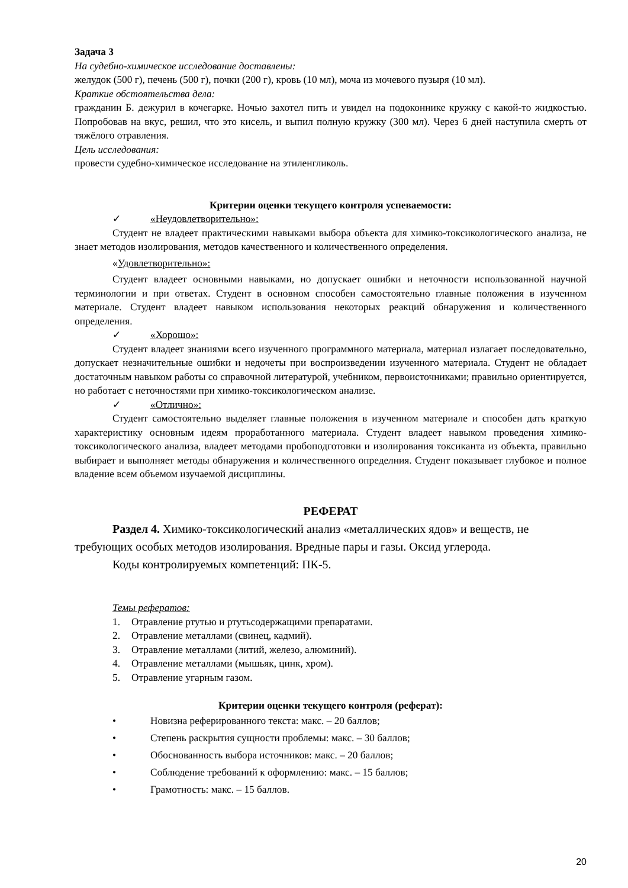Задача 3
На судебно-химическое исследование доставлены:
желудок (500 г), печень (500 г), почки (200 г), кровь (10 мл), моча из мочевого пузыря (10 мл).
Краткие обстоятельства дела:
гражданин Б. дежурил в кочегарке. Ночью захотел пить и увидел на подоконнике кружку с какой-то жидкостью. Попробовав на вкус, решил, что это кисель, и выпил полную кружку (300 мл). Через 6 дней наступила смерть от тяжёлого отравления.
Цель исследования:
провести судебно-химическое исследование на этиленгликоль.
Критерии оценки текущего контроля успеваемости:
✓ «Неудовлетворительно»:
Студент не владеет практическими навыками выбора объекта для химико-токсикологического анализа, не знает методов изолирования, методов качественного и количественного определения.
«Удовлетворительно»:
Студент владеет основными навыками, но допускает ошибки и неточности использованной научной терминологии и при ответах. Студент в основном способен самостоятельно главные положения в изученном материале. Студент владеет навыком использования некоторых реакций обнаружения и количественного определения.
✓ «Хорошо»:
Студент владеет знаниями всего изученного программного материала, материал излагает последовательно, допускает незначительные ошибки и недочеты при воспроизведении изученного материала. Студент не обладает достаточным навыком работы со справочной литературой, учебником, первоисточниками; правильно ориентируется, но работает с неточностями при химико-токсикологическом анализе.
✓ «Отлично»:
Студент самостоятельно выделяет главные положения в изученном материале и способен дать краткую характеристику основным идеям проработанного материала. Студент владеет навыком проведения химико-токсикологического анализа, владеет методами пробоподготовки и изолирования токсиканта из объекта, правильно выбирает и выполняет методы обнаружения и количественного определния. Студент показывает глубокое и полное владение всем объемом изучаемой дисциплины.
РЕФЕРАТ
Раздел 4. Химико-токсикологический анализ «металлических ядов» и веществ, не требующих особых методов изолирования. Вредные пары и газы. Оксид углерода.
Коды контролируемых компетенций: ПК-5.
Темы рефератов:
1. Отравление ртутью и ртутьсодержащими препаратами.
2. Отравление металлами (свинец, кадмий).
3. Отравление металлами (литий, железо, алюминий).
4. Отравление металлами (мышьяк, цинк, хром).
5. Отравление угарным газом.
Критерии оценки текущего контроля (реферат):
• Новизна реферированного текста: макс. – 20 баллов;
• Степень раскрытия сущности проблемы: макс. – 30 баллов;
• Обоснованность выбора источников: макс. – 20 баллов;
• Соблюдение требований к оформлению: макс. – 15 баллов;
• Грамотность: макс. – 15 баллов.
20